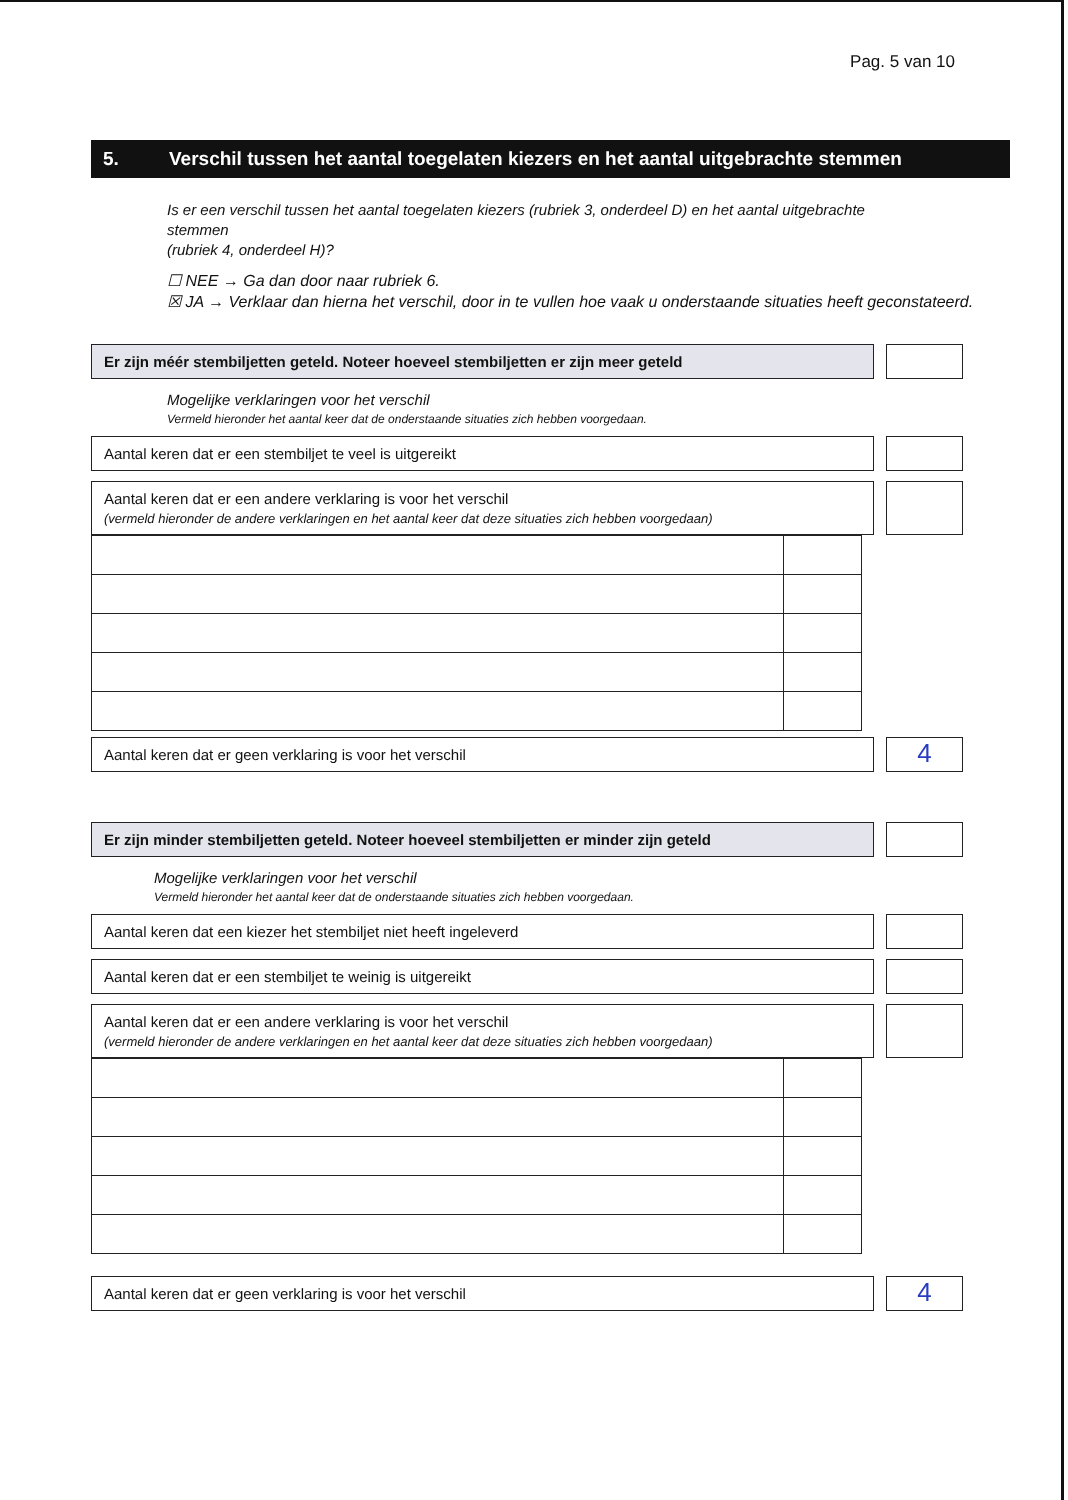Pag. 5 van 10
5. Verschil tussen het aantal toegelaten kiezers en het aantal uitgebrachte stemmen
Is er een verschil tussen het aantal toegelaten kiezers (rubriek 3, onderdeel D) en het aantal uitgebrachte stemmen
(rubriek 4, onderdeel H)?
☐ NEE → Ga dan door naar rubriek 6.
☒ JA → Verklaar dan hierna het verschil, door in te vullen hoe vaak u onderstaande situaties heeft geconstateerd.
Er zijn méér stembiljetten geteld. Noteer hoeveel stembiljetten er zijn meer geteld
Mogelijke verklaringen voor het verschil
Vermeld hieronder het aantal keer dat de onderstaande situaties zich hebben voorgedaan.
Aantal keren dat er een stembiljet te veel is uitgereikt
Aantal keren dat er een andere verklaring is voor het verschil
(vermeld hieronder de andere verklaringen en het aantal keer dat deze situaties zich hebben voorgedaan)
Aantal keren dat er geen verklaring is voor het verschil
4
Er zijn minder stembiljetten geteld. Noteer hoeveel stembiljetten er minder zijn geteld
Mogelijke verklaringen voor het verschil
Vermeld hieronder het aantal keer dat de onderstaande situaties zich hebben voorgedaan.
Aantal keren dat een kiezer het stembiljet niet heeft ingeleverd
Aantal keren dat er een stembiljet te weinig is uitgereikt
Aantal keren dat er een andere verklaring is voor het verschil
(vermeld hieronder de andere verklaringen en het aantal keer dat deze situaties zich hebben voorgedaan)
Aantal keren dat er geen verklaring is voor het verschil
4